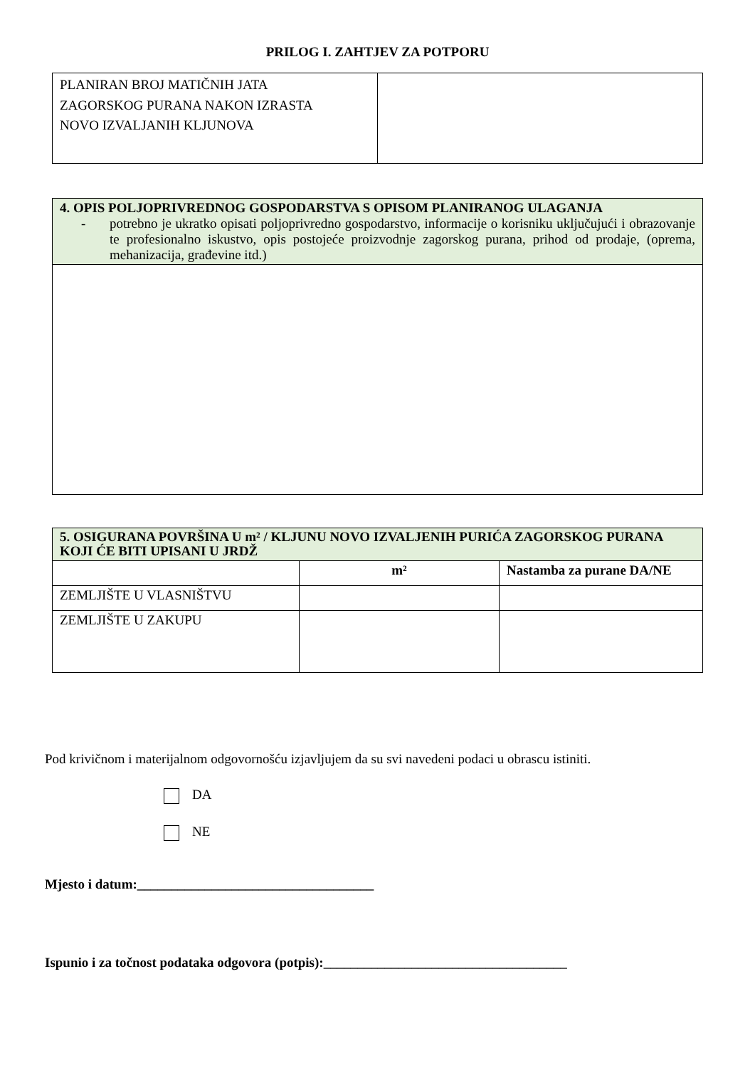PRILOG I. ZAHTJEV ZA POTPORU
| PLANIRAN BROJ MATIČNIH JATA ZAGORSKOG PURANA NAKON IZRASTA NOVO IZVALJANIH KLJUNOVA | |
| 4. OPIS POLJOPRIVREDNOG GOSPODARSTVA S OPISOM PLANIRANOG ULAGANJA - potrebno je ukratko opisati poljoprivredno gospodarstvo, informacije o korisniku uključujući i obrazovanje te profesionalno iskustvo, opis postojeće proizvodnje zagorskog purana, prihod od prodaje, (oprema, mehanizacija, građevine itd.) |
| 5. OSIGURANA POVRŠINA U m² / KLJUNU NOVO IZVALJENIH PURIĆA ZAGORSKOG PURANA KOJI ĆE BITI UPISANI U JRDŽ | | |
| | m² | Nastamba za purane DA/NE |
| ZEMLJIŠTE U VLASNIŠTVU | | |
| ZEMLJIŠTE U ZAKUPU | | |
Pod krivičnom i materijalnom odgovornošću izjavljujem da su svi navedeni podaci u obrascu istiniti.
DA
NE
Mjesto i datum:___________________________________
Ispunio i za točnost podataka odgovora (potpis):____________________________________